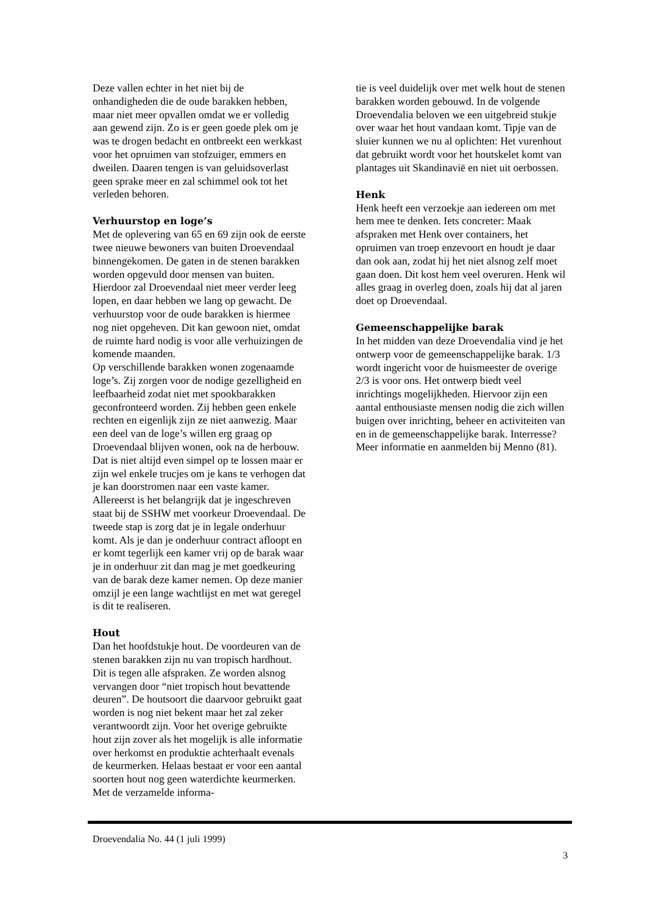Deze vallen echter in het niet bij de onhandigheden die de oude barakken hebben, maar niet meer opvallen omdat we er volledig aan gewend zijn. Zo is er geen goede plek om je was te drogen bedacht en ontbreekt een werkkast voor het opruimen van stofzuiger, emmers en dweilen. Daaren tengen is van geluidsoverlast geen sprake meer en zal schimmel ook tot het verleden behoren.
Verhuurstop en loge’s
Met de oplevering van 65 en 69 zijn ook de eerste twee nieuwe bewoners van buiten Droevendaal binnengekomen. De gaten in de stenen barakken worden opgevuld door mensen van buiten. Hierdoor zal Droevendaal niet meer verder leeg lopen, en daar hebben we lang op gewacht. De verhuurstop voor de oude barakken is hiermee nog niet opgeheven. Dit kan gewoon niet, omdat de ruimte hard nodig is voor alle verhuizingen de komende maanden.
Op verschillende barakken wonen zogenaamde loge’s. Zij zorgen voor de nodige gezelligheid en leefbaarheid zodat niet met spookbarakken geconfronteerd worden. Zij hebben geen enkele rechten en eigenlijk zijn ze niet aanwezig. Maar een deel van de loge’s willen erg graag op Droevendaal blijven wonen, ook na de herbouw. Dat is niet altijd even simpel op te lossen maar er zijn wel enkele trucjes om je kans te verhogen dat je kan doorstromen naar een vaste kamer. Allereerst is het belangrijk dat je ingeschreven staat bij de SSHW met voorkeur Droevendaal. De tweede stap is zorg dat je in legale onderhuur komt. Als je dan je onderhuur contract afloopt en er komt tegerlijk een kamer vrij op de barak waar je in onderhuur zit dan mag je met goedkeuring van de barak deze kamer nemen. Op deze manier omzijl je een lange wachtlijst en met wat geregel is dit te realiseren.
Hout
Dan het hoofdstukje hout. De voordeuren van de stenen barakken zijn nu van tropisch hardhout. Dit is tegen alle afspraken. Ze worden alsnog vervangen door “niet tropisch hout bevattende deuren”. De houtsoort die daarvoor gebruikt gaat worden is nog niet bekent maar het zal zeker verantwoordt zijn. Voor het overige gebruikte hout zijn zover als het mogelijk is alle informatie over herkomst en produktie achterhaalt evenals de keurmerken. Helaas bestaat er voor een aantal soorten hout nog geen waterdichte keurmerken. Met de verzamelde informa-
tie is veel duidelijk over met welk hout de stenen barakken worden gebouwd. In de volgende Droevendalia beloven we een uitgebreid stukje over waar het hout vandaan komt. Tipje van de sluier kunnen we nu al oplichten: Het vurenhout dat gebruikt wordt voor het houtskelet komt van plantages uit Skandinavië en niet uit oerbossen.
Henk
Henk heeft een verzoekje aan iedereen om met hem mee te denken. Iets concreter: Maak afspraken met Henk over containers, het opruimen van troep enzevoort en houdt je daar dan ook aan, zodat hij het niet alsnog zelf moet gaan doen. Dit kost hem veel overuren. Henk wil alles graag in overleg doen, zoals hij dat al jaren doet op Droevendaal.
Gemeenschappelijke barak
In het midden van deze Droevendalia vind je het ontwerp voor de gemeenschappelijke barak. 1/3 wordt ingericht voor de huismeester de overige 2/3 is voor ons. Het ontwerp biedt veel inrichtings mogelijkheden. Hiervoor zijn een aantal enthousiaste mensen nodig die zich willen buigen over inrichting, beheer en activiteiten van en in de gemeenschappelijke barak. Interresse? Meer informatie en aanmelden bij Menno (81).
Droevendalia No. 44 (1 juli 1999)
3